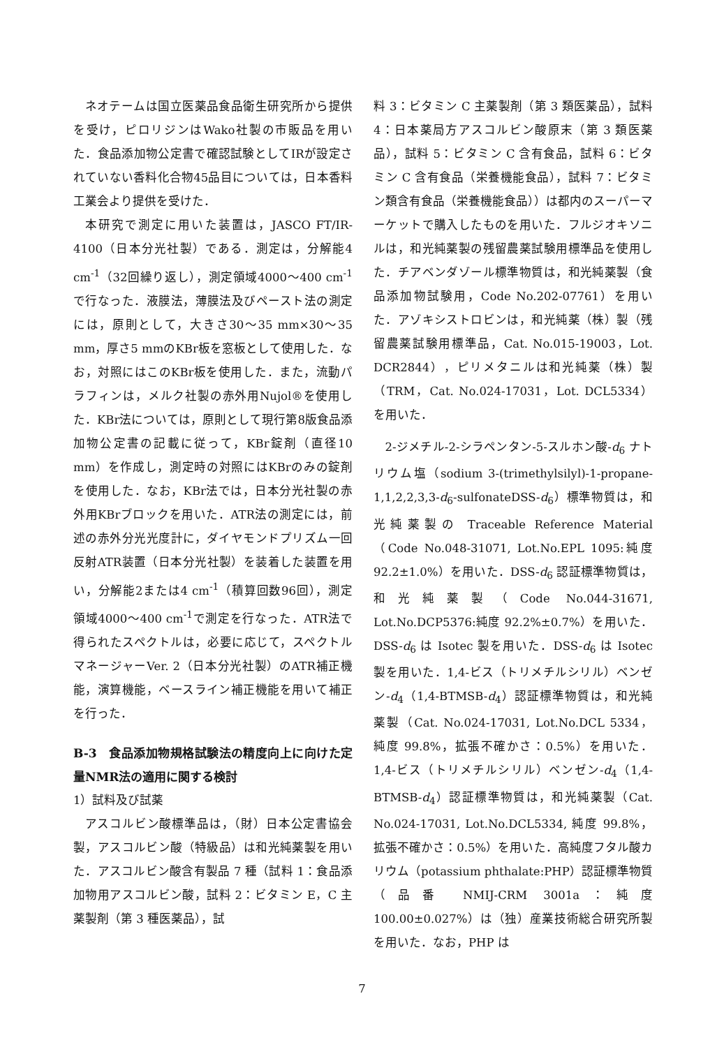ネオテームは国立医薬品食品衛生研究所から提供を受け，ピロリジンはWako社製の市販品を用いた．食品添加物公定書で確認試験としてIRが設定されていない香料化合物45品目については，日本香料工業会より提供を受けた．
本研究で測定に用いた装置は，JASCO FT/IR-4100（日本分光社製）である．測定は，分解能4 cm<sup>-1</sup>（32回繰り返し），測定領域4000～400 cm<sup>-1</sup>で行なった．液膜法，薄膜法及びペースト法の測定には，原則として，大きさ30～35 mm×30～35 mm，厚さ5 mmのKBr板を窓板として使用した．なお，対照にはこのKBr板を使用した．また，流動パラフィンは，メルク社製の赤外用Nujol®を使用した．KBr法については，原則として現行第8版食品添加物公定書の記載に従って，KBr錠剤（直径10 mm）を作成し，測定時の対照にはKBrのみの錠剤を使用した．なお，KBr法では，日本分光社製の赤外用KBrブロックを用いた．ATR法の測定には，前述の赤外分光光度計に，ダイヤモンドプリズム一回反射ATR装置（日本分光社製）を装着した装置を用い，分解能2または4 cm<sup>-1</sup>（積算回数96回），測定領域4000～400 cm<sup>-1</sup>で測定を行なった．ATR法で得られたスペクトルは，必要に応じて，スペクトルマネージャーVer. 2（日本分光社製）のATR補正機能，演算機能，ベースライン補正機能を用いて補正を行った．
B-3　食品添加物規格試験法の精度向上に向けた定量NMR法の適用に関する検討
1）試料及び試薬
アスコルビン酸標準品は，（財）日本公定書協会製，アスコルビン酸（特級品）は和光純薬製を用いた．アスコルビン酸含有製品 7 種（試料 1：食品添加物用アスコルビン酸，試料 2：ビタミン E，C 主薬製剤（第 3 種医薬品），試
料 3：ビタミン C 主薬製剤（第 3 類医薬品），試料 4：日本薬局方アスコルビン酸原末（第 3 類医薬品），試料 5：ビタミン C 含有食品，試料 6：ビタミン C 含有食品（栄養機能食品），試料 7：ビタミン類含有食品（栄養機能食品））は都内のスーパーマーケットで購入したものを用いた．フルジオキソニルは，和光純薬製の残留農薬試験用標準品を使用した．チアベンダゾール標準物質は，和光純薬製（食品添加物試験用，Code No.202-07761）を用いた．アゾキシストロビンは，和光純薬（株）製（残留農薬試験用標準品，Cat. No.015-19003，Lot. DCR2844），ピリメタニルは和光純薬（株）製（TRM，Cat. No.024-17031，Lot. DCL5334）を用いた．
2-ジメチル-2-シラペンタン-5-スルホン酸-d<sub>6</sub> ナトリウム塩（sodium 3-(trimethylsilyl)-1-propane-1,1,2,2,3,3-d<sub>6</sub>-sulfonateDSS-d<sub>6</sub>）標準物質は，和光純薬製の Traceable Reference Material（Code No.048-31071, Lot.No.EPL 1095:純度 92.2±1.0%）を用いた．DSS-d<sub>6</sub> 認証標準物質は，和光純薬製（Code No.044-31671, Lot.No.DCP5376:純度 92.2%±0.7%）を用いた．DSS-d<sub>6</sub> は Isotec 製を用いた．DSS-d<sub>6</sub> は Isotec 製を用いた．1,4-ビス（トリメチルシリル）ベンゼン-d<sub>4</sub>（1,4-BTMSB-d<sub>4</sub>）認証標準物質は，和光純薬製（Cat. No.024-17031, Lot.No.DCL 5334，純度 99.8%，拡張不確かさ：0.5%）を用いた．1,4-ビス（トリメチルシリル）ベンゼン-d<sub>4</sub>（1,4-BTMSB-d<sub>4</sub>）認証標準物質は，和光純薬製（Cat. No.024-17031, Lot.No.DCL5334, 純度 99.8%，拡張不確かさ：0.5%）を用いた．高純度フタル酸カリウム（potassium phthalate:PHP）認証標準物質（品番 NMIJ-CRM 3001a：純度 100.00±0.027%）は（独）産業技術総合研究所製を用いた．なお，PHP は
7